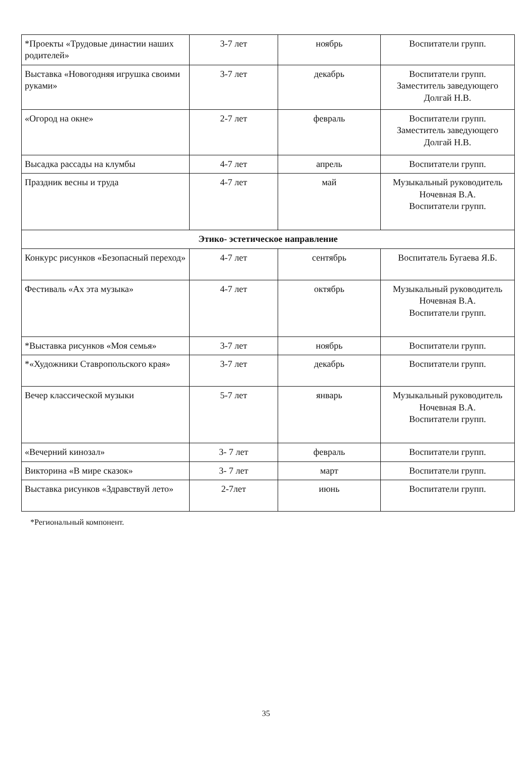| *Проекты «Трудовые династии наших родителей» | 3-7 лет | ноябрь | Воспитатели групп. |
| Выставка «Новогодняя игрушка своими руками» | 3-7 лет | декабрь | Воспитатели групп. Заместитель заведующего Долгай Н.В. |
| «Огород на окне» | 2-7 лет | февраль | Воспитатели групп. Заместитель заведующего Долгай Н.В. |
| Высадка рассады на клумбы | 4-7 лет | апрель | Воспитатели групп. |
| Праздник весны и труда | 4-7 лет | май | Музыкальный руководитель Ночевная В.А. Воспитатели групп. |
| Этико- эстетическое направление | | | |
| Конкурс рисунков «Безопасный переход» | 4-7 лет | сентябрь | Воспитатель Бугаева Я.Б. |
| Фестиваль «Ах эта музыка» | 4-7 лет | октябрь | Музыкальный руководитель Ночевная В.А. Воспитатели групп. |
| *Выставка рисунков «Моя семья» | 3-7 лет | ноябрь | Воспитатели групп. |
| *«Художники Ставропольского края» | 3-7 лет | декабрь | Воспитатели групп. |
| Вечер классической музыки | 5-7 лет | январь | Музыкальный руководитель Ночевная В.А. Воспитатели групп. |
| «Вечерний кинозал» | 3- 7 лет | февраль | Воспитатели групп. |
| Викторина «В мире сказок» | 3- 7 лет | март | Воспитатели групп. |
| Выставка рисунков «Здравствуй лето» | 2-7лет | июнь | Воспитатели групп. |
*Региональный компонент.
35